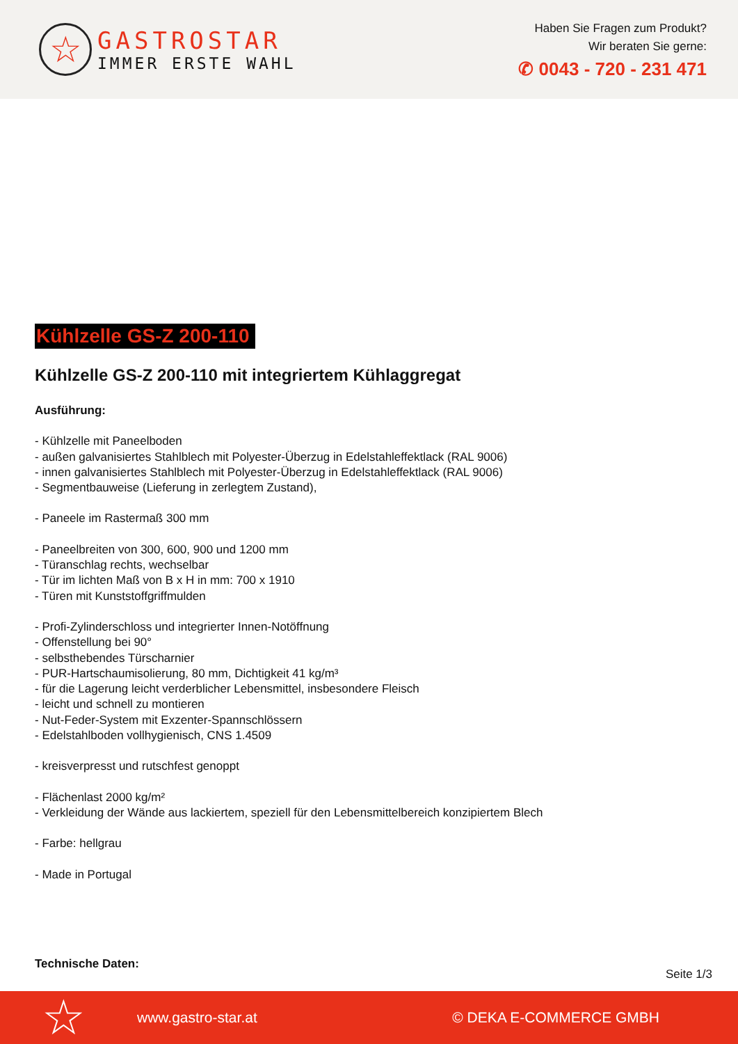☆
GASTROSTAR
IMMER ERSTE WAHL
Haben Sie Fragen zum Produkt?
Wir beraten Sie gerne:
✆ 0043 - 720 - 231 471
Kühlzelle GS-Z 200-110
Kühlzelle GS-Z 200-110 mit integriertem Kühlaggregat
Ausführung:
- Kühlzelle mit Paneelboden
- außen galvanisiertes Stahlblech mit Polyester-Überzug in Edelstahleffektlack (RAL 9006)
- innen galvanisiertes Stahlblech mit Polyester-Überzug in Edelstahleffektlack (RAL 9006)
- Segmentbauweise (Lieferung in zerlegtem Zustand),
- Paneele im Rastermaß 300 mm
- Paneelbreiten von 300, 600, 900 und 1200 mm
- Türanschlag rechts, wechselbar
- Tür im lichten Maß von B x H in mm: 700 x 1910
- Türen mit Kunststoffgriffmulden
- Profi-Zylinderschloss und integrierter Innen-Notöffnung
- Offenstellung bei 90°
- selbsthebendes Türscharnier
- PUR-Hartschaumisolierung, 80 mm, Dichtigkeit 41 kg/m³
- für die Lagerung leicht verderblicher Lebensmittel, insbesondere Fleisch
- leicht und schnell zu montieren
- Nut-Feder-System mit Exzenter-Spannschlössern
- Edelstahlboden vollhygienisch, CNS 1.4509
- kreisverpresst und rutschfest genoppt
- Flächenlast 2000 kg/m²
- Verkleidung der Wände aus lackiertem, speziell für den Lebensmittelbereich konzipiertem Blech
- Farbe: hellgrau
- Made in Portugal
Technische Daten:
Seite 1/3
☆ www.gastro-star.at © DEKA E-COMMERCE GMBH